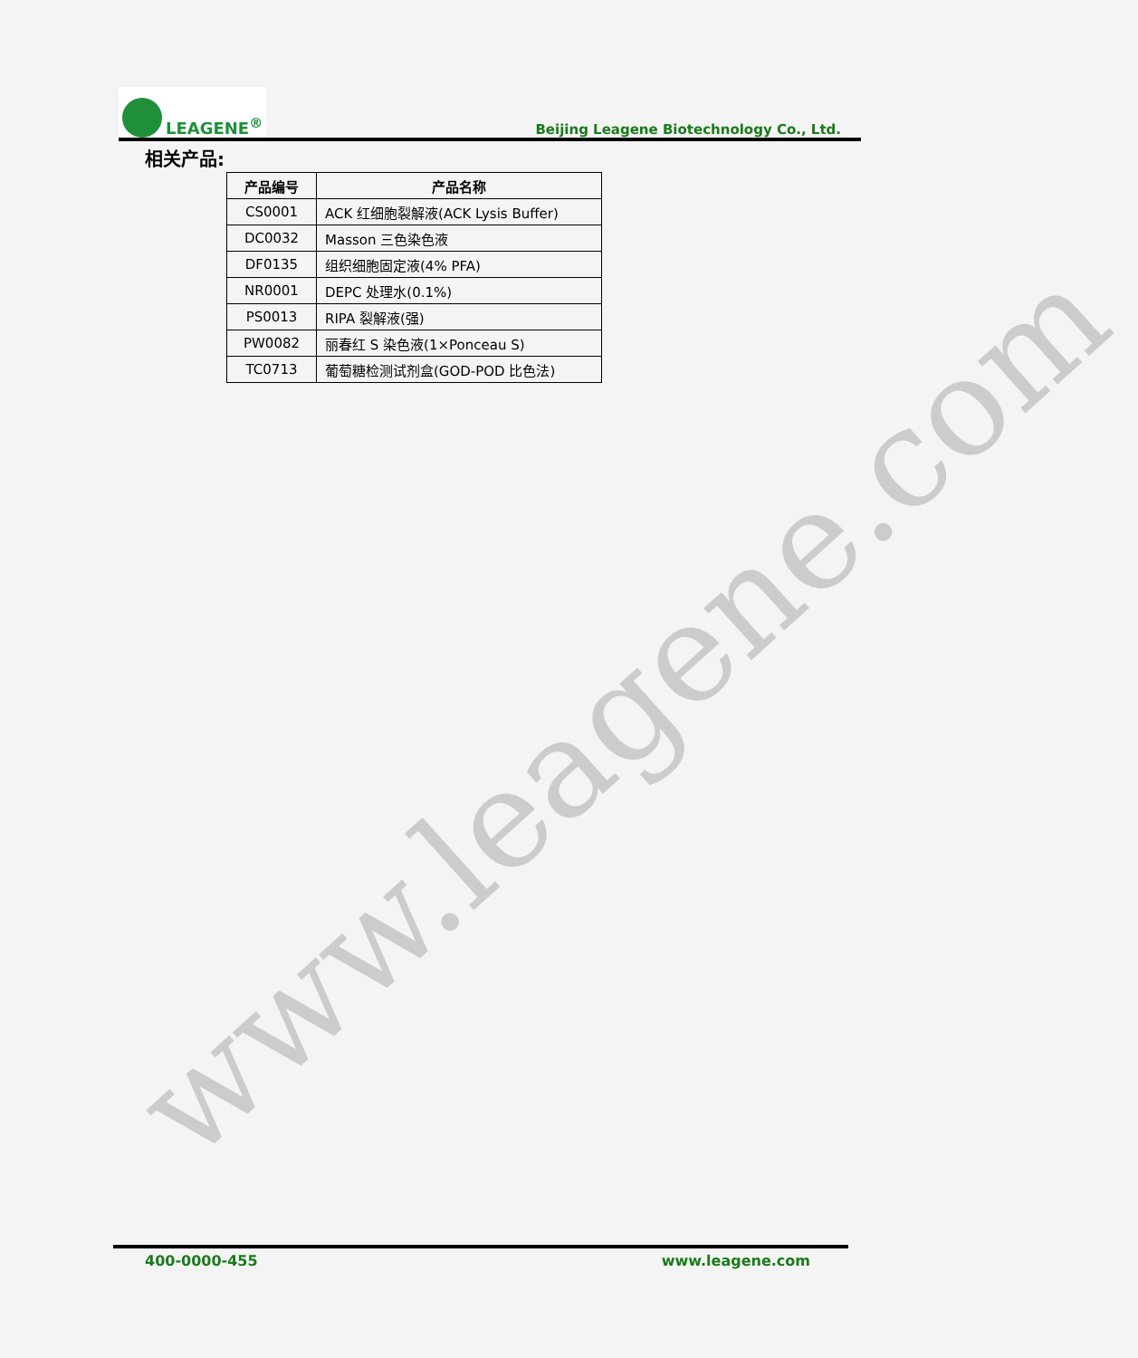www.leagene.com
LEAGENE<sup>®</sup>
Beijing Leagene Biotechnology Co., Ltd.
相关产品:
| 产品编号 | 产品名称 |
| --- | --- |
| CS0001 | ACK 红细胞裂解液(ACK Lysis Buffer) |
| DC0032 | Masson 三色染色液 |
| DF0135 | 组织细胞固定液(4% PFA) |
| NR0001 | DEPC 处理水(0.1%) |
| PS0013 | RIPA 裂解液(强) |
| PW0082 | 丽春红 S 染色液(1×Ponceau S) |
| TC0713 | 葡萄糖检测试剂盒(GOD-POD 比色法) |
400-0000-455 www.leagene.com